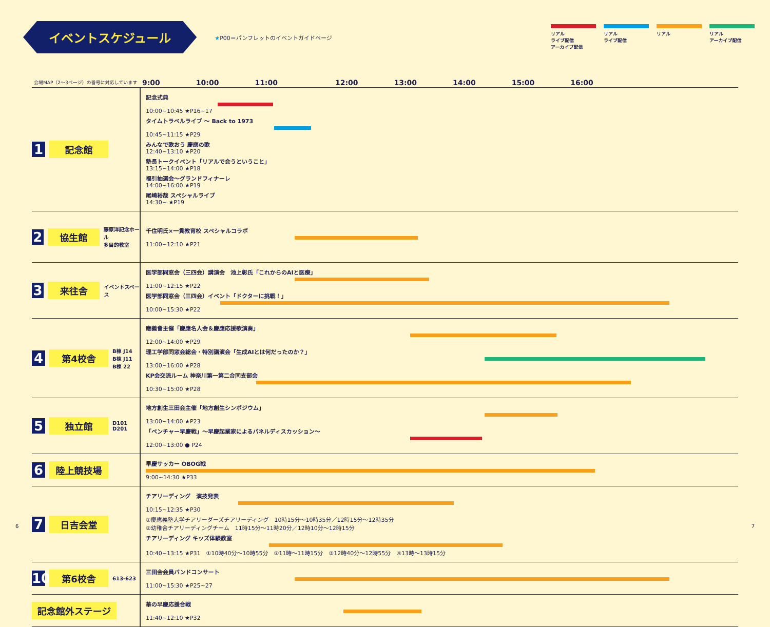イベントスケジュール
★P00＝パンフレットのイベントガイドページ
リアル
ライブ配信
アーカイブ配信
リアル
ライブ配信
リアル リアル
アーカイブ配信
| 会場MAP（2～3ページ）の番号に対応しています | 9:00 10:00 11:00 12:00 13:00 14:00 15:00 16:00 |
| --- | --- |
| 1 記念館 | 記念式典 10:00~10:45 ★P16~17 タイムトラベルライブ ～ Back to 1973 10:45~11:15 ★P29 みんなで歌おう 慶應の歌 12:40~13:10 ★P20 塾長トークイベント「リアルで会うということ」 13:15~14:00 ★P18 福引抽選会～グランドフィナーレ 14:00~16:00 ★P19 尾崎裕哉 スペシャルライブ 14:30~ ★P19 |
| 2 協生館 藤原洋記念ホール 多目的教室 | 千住明氏×一貫教育校 スペシャルコラボ 11:00~12:10 ★P21 |
| 3 来往舎 イベントスペース | 医学部同窓会（三四会）講演会 池上彰氏「これからのAIと医療」 11:00~12:15 ★P22 医学部同窓会（三四会）イベント「ドクターに挑戦！」 10:00~15:30 ★P22 |
| 4 第4校舎 B棟 J14 B棟 J11 B棟 22 | 應義會主催「慶應名人会＆慶應応援歌演奏」 12:00~14:00 ★P29 理工学部同窓会総会・特別講演会「生成AIとは何だったのか？」 13:00~16:00 ★P28 KP会交流ルーム 神奈川第一第二合同支部会 10:30~15:00 ★P28 |
| 5 独立館 D101 D201 | 地方創生三田会主催「地方創生シンポジウム」 13:00~14:00 ★P23 「ベンチャー早慶戦」～早慶起業家によるパネルディスカッション～ 12:00~13:00 ● P24 |
| 6 陸上競技場 | 早慶サッカー OBOG戦 9:00~14:30 ★P33 |
| 7 日吉会堂 | チアリーディング 演技発表 10:15~12:35 ★P30 ①慶應義塾大学チアリーダーズチアリーディング 10時15分～10時35分／12時15分～12時35分 ②幼稚舎チアリーディングチーム 11時15分～11時20分／12時10分～12時15分 チアリーディング キッズ体験教室 10:40~13:15 ★P31 ①10時40分～10時55分 ②11時～11時15分 ③12時40分～12時55分 ④13時～13時15分 |
| 10 第6校舎 613-623 | 三田会会員バンドコンサート 11:00~15:30 ★P25~27 |
| 記念館外ステージ | 華の早慶応援合戦 11:40~12:10 ★P32 |
6 7